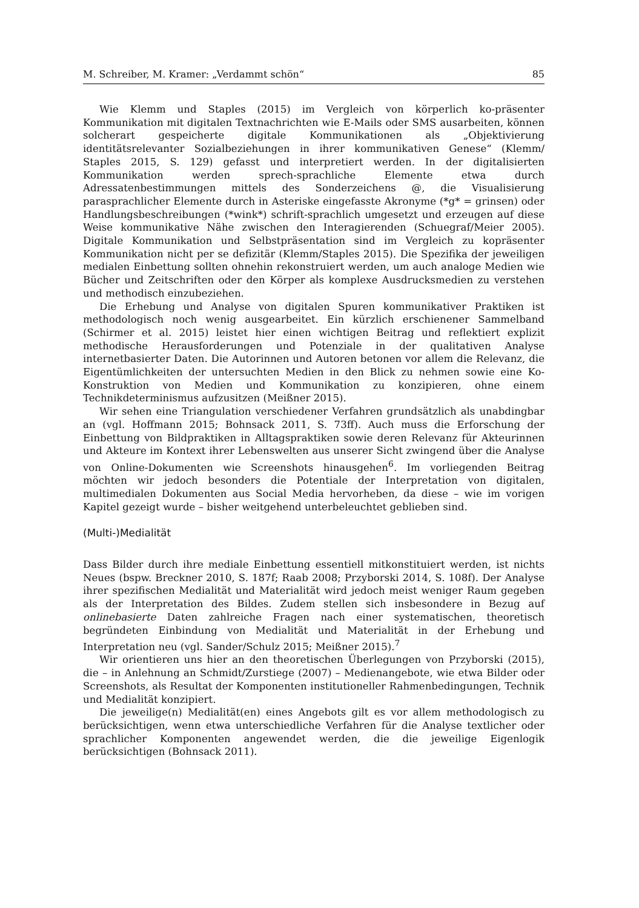M. Schreiber, M. Kramer: „Verdammt schön“85
Wie Klemm und Staples (2015) im Vergleich von körperlich ko-präsenter Kommunikation mit digitalen Textnachrichten wie E-Mails oder SMS ausarbeiten, können solcherart gespeicherte digitale Kommunikationen als „Objektivierung identitätsrelevanter Sozialbeziehungen in ihrer kommunikativen Genese“ (Klemm/ Staples 2015, S. 129) gefasst und interpretiert werden. In der digitalisierten Kommunikation werden sprech-sprachliche Elemente etwa durch Adressatenbestimmungen mittels des Sonderzeichens @, die Visualisierung parasprachlicher Elemente durch in Asteriske eingefasste Akronyme (*g* = grinsen) oder Handlungsbeschreibungen (*wink*) schrift-sprachlich umgesetzt und erzeugen auf diese Weise kommunikative Nähe zwischen den Interagierenden (Schuegraf/Meier 2005). Digitale Kommunikation und Selbstpräsentation sind im Vergleich zu kopräsenter Kommunikation nicht per se defizitär (Klemm/Staples 2015). Die Spezifika der jeweiligen medialen Einbettung sollten ohnehin rekonstruiert werden, um auch analoge Medien wie Bücher und Zeitschriften oder den Körper als komplexe Ausdrucksmedien zu verstehen und methodisch einzubeziehen.
Die Erhebung und Analyse von digitalen Spuren kommunikativer Praktiken ist methodologisch noch wenig ausgearbeitet. Ein kürzlich erschienener Sammelband (Schirmer et al. 2015) leistet hier einen wichtigen Beitrag und reflektiert explizit methodische Herausforderungen und Potenziale in der qualitativen Analyse internetbasierter Daten. Die Autorinnen und Autoren betonen vor allem die Relevanz, die Eigentümlichkeiten der untersuchten Medien in den Blick zu nehmen sowie eine Ko-Konstruktion von Medien und Kommunikation zu konzipieren, ohne einem Technikdeterminismus aufzusitzen (Meißner 2015).
Wir sehen eine Triangulation verschiedener Verfahren grundsätzlich als unabdingbar an (vgl. Hoffmann 2015; Bohnsack 2011, S. 73ff). Auch muss die Erforschung der Einbettung von Bildpraktiken in Alltagspraktiken sowie deren Relevanz für Akteurinnen und Akteure im Kontext ihrer Lebenswelten aus unserer Sicht zwingend über die Analyse von Online-Dokumenten wie Screenshots hinausgehen<sup>6</sup>. Im vorliegenden Beitrag möchten wir jedoch besonders die Potentiale der Interpretation von digitalen, multimedialen Dokumenten aus Social Media hervorheben, da diese – wie im vorigen Kapitel gezeigt wurde – bisher weitgehend unterbeleuchtet geblieben sind.
(Multi-)Medialität
Dass Bilder durch ihre mediale Einbettung essentiell mitkonstituiert werden, ist nichts Neues (bspw. Breckner 2010, S. 187f; Raab 2008; Przyborski 2014, S. 108f). Der Analyse ihrer spezifischen Medialität und Materialität wird jedoch meist weniger Raum gegeben als der Interpretation des Bildes. Zudem stellen sich insbesondere in Bezug auf onlinebasierte Daten zahlreiche Fragen nach einer systematischen, theoretisch begründeten Einbindung von Medialität und Materialität in der Erhebung und Interpretation neu (vgl. Sander/Schulz 2015; Meißner 2015).<sup>7</sup>
Wir orientieren uns hier an den theoretischen Überlegungen von Przyborski (2015), die – in Anlehnung an Schmidt/Zurstiege (2007) – Medienangebote, wie etwa Bilder oder Screenshots, als Resultat der Komponenten institutioneller Rahmenbedingungen, Technik und Medialität konzipiert.
Die jeweilige(n) Medialität(en) eines Angebots gilt es vor allem methodologisch zu berücksichtigen, wenn etwa unterschiedliche Verfahren für die Analyse textlicher oder sprachlicher Komponenten angewendet werden, die die jeweilige Eigenlogik berücksichtigen (Bohnsack 2011).